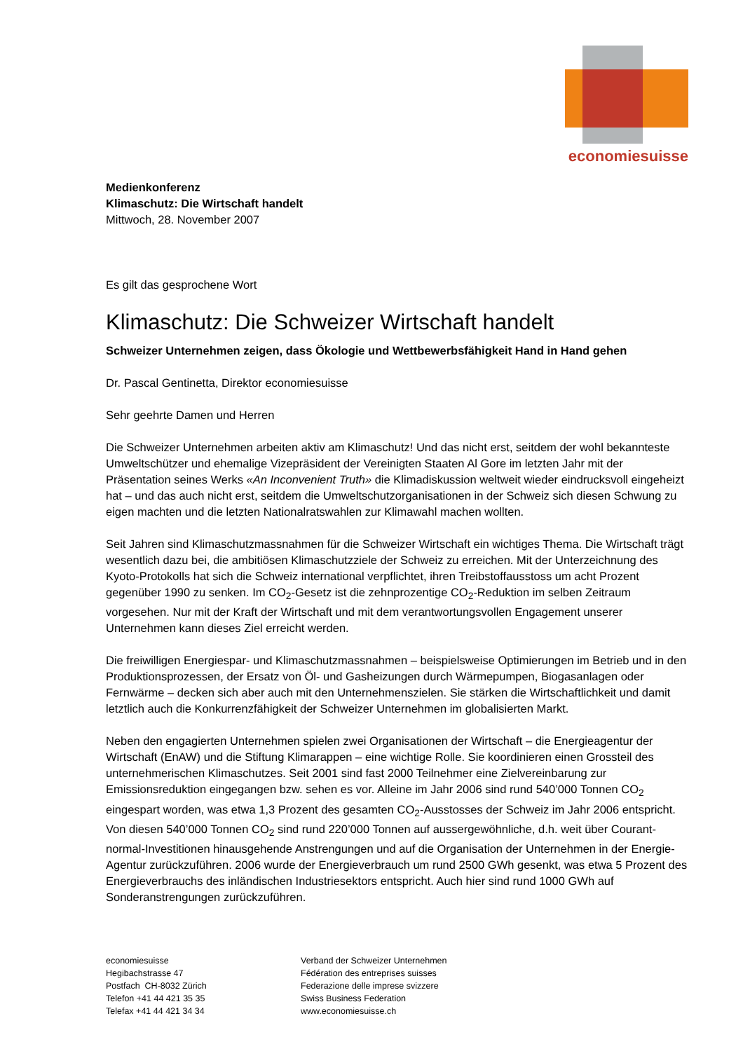economiesuisse
Medienkonferenz
Klimaschutz: Die Wirtschaft handelt
Mittwoch, 28. November 2007
Es gilt das gesprochene Wort
Klimaschutz: Die Schweizer Wirtschaft handelt
Schweizer Unternehmen zeigen, dass Ökologie und Wettbewerbsfähigkeit Hand in Hand gehen
Dr. Pascal Gentinetta, Direktor economiesuisse
Sehr geehrte Damen und Herren
Die Schweizer Unternehmen arbeiten aktiv am Klimaschutz! Und das nicht erst, seitdem der wohl bekannteste Umweltschützer und ehemalige Vizepräsident der Vereinigten Staaten Al Gore im letzten Jahr mit der Präsentation seines Werks «An Inconvenient Truth» die Klimadiskussion weltweit wieder eindrucksvoll eingeheizt hat – und das auch nicht erst, seitdem die Umweltschutzorganisationen in der Schweiz sich diesen Schwung zu eigen machten und die letzten Nationalratswahlen zur Klimawahl machen wollten.
Seit Jahren sind Klimaschutzmassnahmen für die Schweizer Wirtschaft ein wichtiges Thema. Die Wirtschaft trägt wesentlich dazu bei, die ambitiösen Klimaschutzziele der Schweiz zu erreichen. Mit der Unterzeichnung des Kyoto-Protokolls hat sich die Schweiz international verpflichtet, ihren Treibstoffausstoss um acht Prozent gegenüber 1990 zu senken. Im CO<sub>2</sub>-Gesetz ist die zehnprozentige CO<sub>2</sub>-Reduktion im selben Zeitraum vorgesehen. Nur mit der Kraft der Wirtschaft und mit dem verantwortungsvollen Engagement unserer Unternehmen kann dieses Ziel erreicht werden.
Die freiwilligen Energiespar- und Klimaschutzmassnahmen – beispielsweise Optimierungen im Betrieb und in den Produktionsprozessen, der Ersatz von Öl- und Gasheizungen durch Wärmepumpen, Biogasanlagen oder Fernwärme – decken sich aber auch mit den Unternehmenszielen. Sie stärken die Wirtschaftlichkeit und damit letztlich auch die Konkurrenzfähigkeit der Schweizer Unternehmen im globalisierten Markt.
Neben den engagierten Unternehmen spielen zwei Organisationen der Wirtschaft – die Energieagentur der Wirtschaft (EnAW) und die Stiftung Klimarappen – eine wichtige Rolle. Sie koordinieren einen Grossteil des unternehmerischen Klimaschutzes. Seit 2001 sind fast 2000 Teilnehmer eine Zielvereinbarung zur Emissionsreduktion eingegangen bzw. sehen es vor. Alleine im Jahr 2006 sind rund 540’000 Tonnen CO<sub>2</sub> eingespart worden, was etwa 1,3 Prozent des gesamten CO<sub>2</sub>-Ausstosses der Schweiz im Jahr 2006 entspricht. Von diesen 540’000 Tonnen CO<sub>2</sub> sind rund 220’000 Tonnen auf aussergewöhnliche, d.h. weit über Courant-normal-Investitionen hinausgehende Anstrengungen und auf die Organisation der Unternehmen in der Energie-Agentur zurückzuführen. 2006 wurde der Energieverbrauch um rund 2500 GWh gesenkt, was etwa 5 Prozent des Energieverbrauchs des inländischen Industriesektors entspricht. Auch hier sind rund 1000 GWh auf Sonderanstrengungen zurückzuführen.
economiesuisse
Hegibachstrasse 47
Postfach CH-8032 Zürich
Telefon +41 44 421 35 35
Telefax +41 44 421 34 34
Verband der Schweizer Unternehmen
Fédération des entreprises suisses
Federazione delle imprese svizzere
Swiss Business Federation
www.economiesuisse.ch